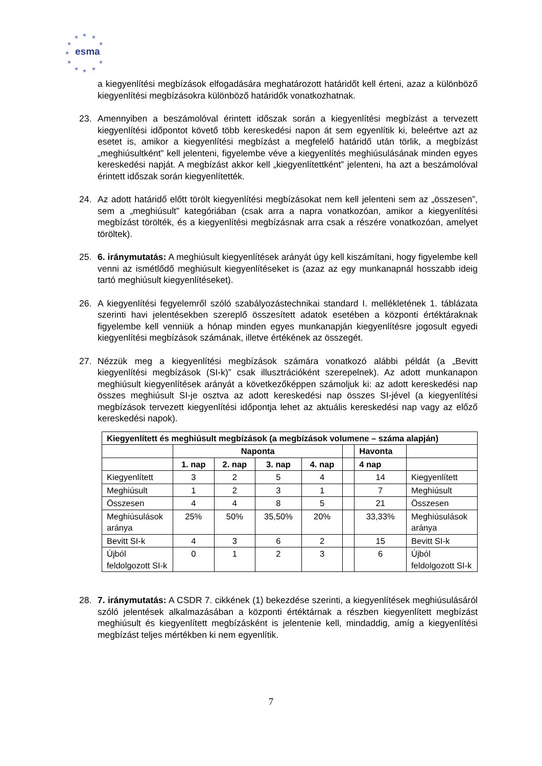★
★
★
★
★
★
★
★
★
★
★
esma
a kiegyenlítési megbízások elfogadására meghatározott határidőt kell érteni, azaz a különböző kiegyenlítési megbízásokra különböző határidők vonatkozhatnak.
23. Amennyiben a beszámolóval érintett időszak során a kiegyenlítési megbízást a tervezett kiegyenlítési időpontot követő több kereskedési napon át sem egyenlítik ki, beleértve azt az esetet is, amikor a kiegyenlítési megbízást a megfelelő határidő után törlik, a megbízást „meghiúsultként” kell jelenteni, figyelembe véve a kiegyenlítés meghiúsulásának minden egyes kereskedési napját. A megbízást akkor kell „kiegyenlítettként” jelenteni, ha azt a beszámolóval érintett időszak során kiegyenlítették.
24. Az adott határidő előtt törölt kiegyenlítési megbízásokat nem kell jelenteni sem az „összesen”, sem a „meghiúsult” kategóriában (csak arra a napra vonatkozóan, amikor a kiegyenlítési megbízást törölték, és a kiegyenlítési megbízásnak arra csak a részére vonatkozóan, amelyet töröltek).
25. 6. iránymutatás: A meghiúsult kiegyenlítések arányát úgy kell kiszámítani, hogy figyelembe kell venni az ismétlődő meghiúsult kiegyenlítéseket is (azaz az egy munkanapnál hosszabb ideig tartó meghiúsult kiegyenlítéseket).
26. A kiegyenlítési fegyelemről szóló szabályozástechnikai standard I. mellékletének 1. táblázata szerinti havi jelentésekben szereplő összesített adatok esetében a központi értéktáraknak figyelembe kell venniük a hónap minden egyes munkanapján kiegyenlítésre jogosult egyedi kiegyenlítési megbízások számának, illetve értékének az összegét.
27. Nézzük meg a kiegyenlítési megbízások számára vonatkozó alábbi példát (a „Bevitt kiegyenlítési megbízások (SI-k)” csak illusztrációként szerepelnek). Az adott munkanapon meghiúsult kiegyenlítések arányát a következőképpen számoljuk ki: az adott kereskedési nap összes meghiúsult SI-je osztva az adott kereskedési nap összes SI-jével (a kiegyenlítési megbízások tervezett kiegyenlítési időpontja lehet az aktuális kereskedési nap vagy az előző kereskedési napok).
| Kiegyenlített és meghiúsult megbízások (a megbízások volumene – száma alapján) | | | | | | | |
| --- | --- | --- | --- | --- | --- | --- | --- |
| | Naponta | | | | | Havonta | |
| | 1. nap | 2. nap | 3. nap | 4. nap | | 4 nap | |
| Kiegyenlített | 3 | 2 | 5 | 4 | | 14 | Kiegyenlített |
| Meghiúsult | 1 | 2 | 3 | 1 | | 7 | Meghiúsult |
| Összesen | 4 | 4 | 8 | 5 | | 21 | Összesen |
| Meghiúsulások aránya | 25% | 50% | 35,50% | 20% | | 33,33% | Meghiúsulások aránya |
| Bevitt SI-k | 4 | 3 | 6 | 2 | | 15 | Bevitt SI-k |
| Újból feldolgozott SI-k | 0 | 1 | 2 | 3 | | 6 | Újból feldolgozott SI-k |
28. 7. iránymutatás: A CSDR 7. cikkének (1) bekezdése szerinti, a kiegyenlítések meghiúsulásáról szóló jelentések alkalmazásában a központi értéktárnak a részben kiegyenlített megbízást meghiúsult és kiegyenlített megbízásként is jelentenie kell, mindaddig, amíg a kiegyenlítési megbízást teljes mértékben ki nem egyenlítik.
7